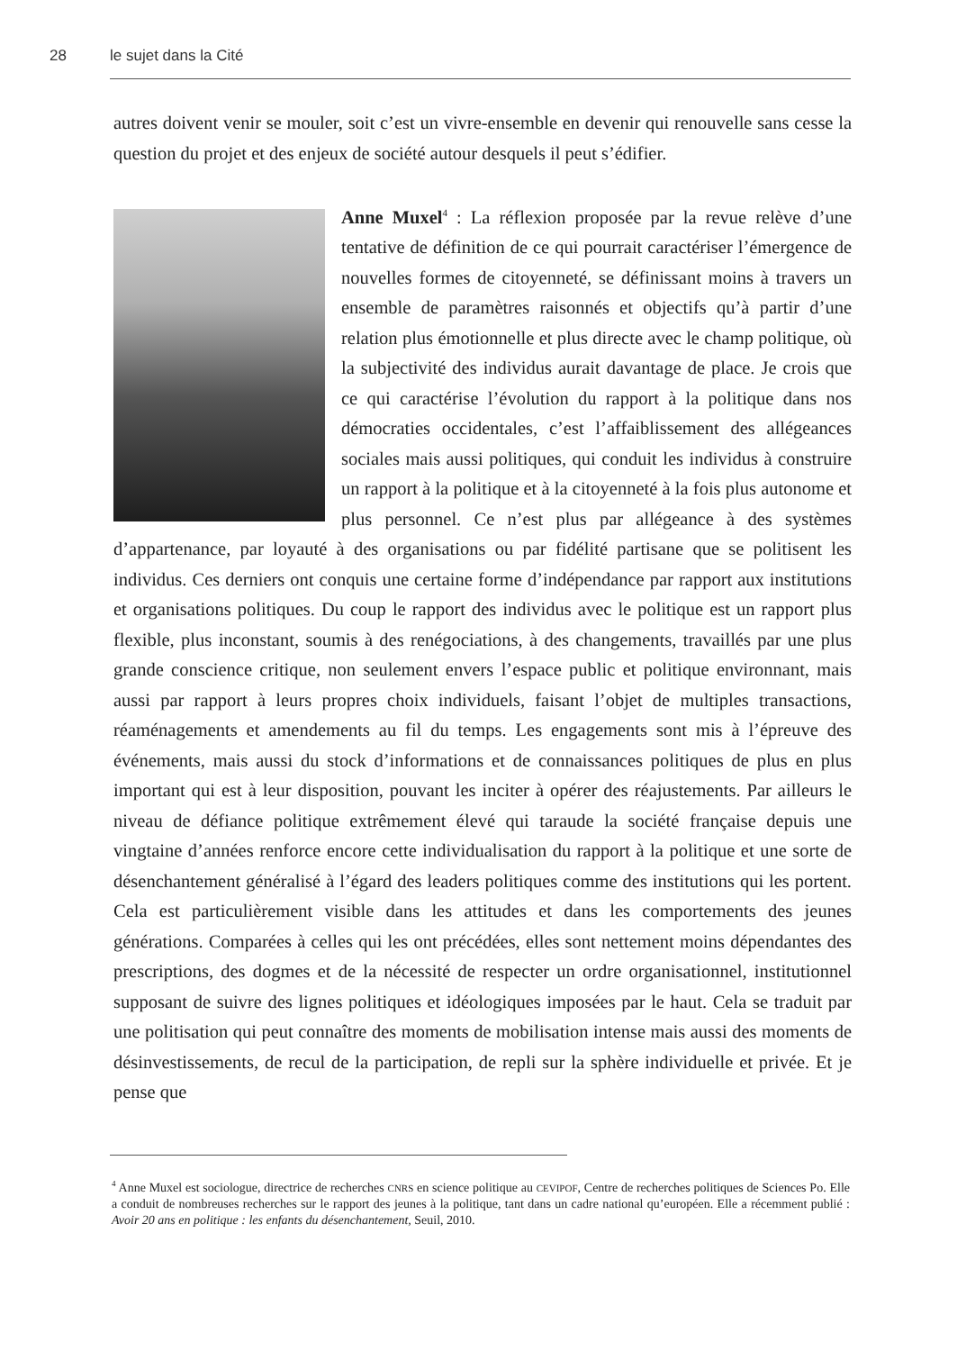28 le sujet dans la Cité
autres doivent venir se mouler, soit c’est un vivre-ensemble en devenir qui renouvelle sans cesse la question du projet et des enjeux de société autour desquels il peut s’édifier.
Anne Muxel<sup>4</sup> : La réflexion proposée par la revue relève d’une tentative de définition de ce qui pourrait caractériser l’émergence de nouvelles formes de citoyenneté, se définissant moins à travers un ensemble de paramètres raisonnés et objectifs qu’à partir d’une relation plus émotionnelle et plus directe avec le champ politique, où la subjectivité des individus aurait davantage de place. Je crois que ce qui caractérise l’évolution du rapport à la politique dans nos démocraties occidentales, c’est l’affaiblissement des allégeances sociales mais aussi politiques, qui conduit les individus à construire un rapport à la politique et à la citoyenneté à la fois plus autonome et plus personnel. Ce n’est plus par allégeance à des systèmes d’appartenance, par loyauté à des organisations ou par fidélité partisane que se politisent les individus. Ces derniers ont conquis une certaine forme d’indépendance par rapport aux institutions et organisations politiques. Du coup le rapport des individus avec le politique est un rapport plus flexible, plus inconstant, soumis à des renégociations, à des changements, travaillés par une plus grande conscience critique, non seulement envers l’espace public et politique environnant, mais aussi par rapport à leurs propres choix individuels, faisant l’objet de multiples transactions, réaménagements et amendements au fil du temps. Les engagements sont mis à l’épreuve des événements, mais aussi du stock d’informations et de connaissances politiques de plus en plus important qui est à leur disposition, pouvant les inciter à opérer des réajustements. Par ailleurs le niveau de défiance politique extrêmement élevé qui taraude la société française depuis une vingtaine d’années renforce encore cette individualisation du rapport à la politique et une sorte de désenchantement généralisé à l’égard des leaders politiques comme des institutions qui les portent. Cela est particulièrement visible dans les attitudes et dans les comportements des jeunes générations. Comparées à celles qui les ont précédées, elles sont nettement moins dépendantes des prescriptions, des dogmes et de la nécessité de respecter un ordre organisationnel, institutionnel supposant de suivre des lignes politiques et idéologiques imposées par le haut. Cela se traduit par une politisation qui peut connaître des moments de mobilisation intense mais aussi des moments de désinvestissements, de recul de la participation, de repli sur la sphère individuelle et privée. Et je pense que
<sup>4</sup> Anne Muxel est sociologue, directrice de recherches CNRS en science politique au CEVIPOF, Centre de recherches politiques de Sciences Po. Elle a conduit de nombreuses recherches sur le rapport des jeunes à la politique, tant dans un cadre national qu’européen. Elle a récemment publié : Avoir 20 ans en politique : les enfants du désenchantement, Seuil, 2010.